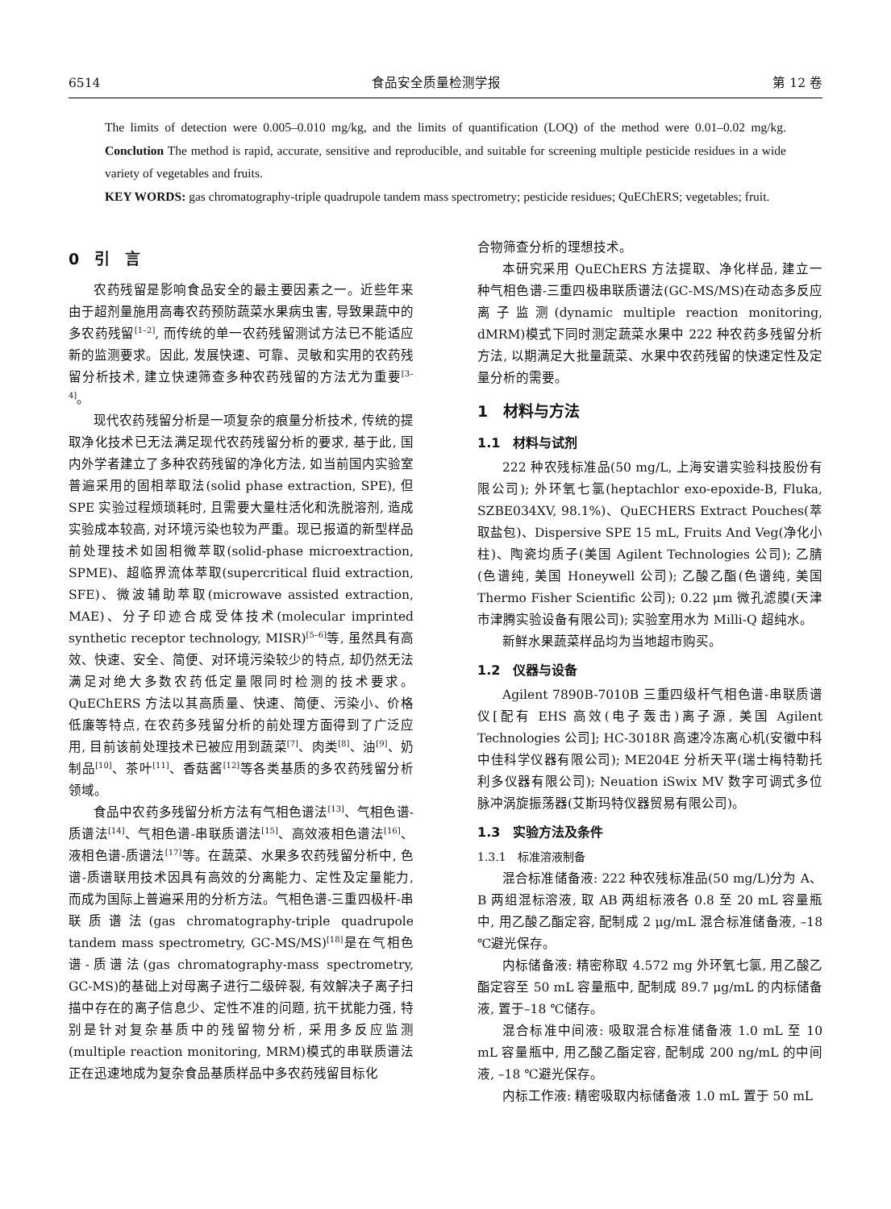6514 食品安全质量检测学报 第 12 卷
The limits of detection were 0.005–0.010 mg/kg, and the limits of quantification (LOQ) of the method were 0.01–0.02 mg/kg. Conclution The method is rapid, accurate, sensitive and reproducible, and suitable for screening multiple pesticide residues in a wide variety of vegetables and fruits.
KEY WORDS: gas chromatography-triple quadrupole tandem mass spectrometry; pesticide residues; QuEChERS; vegetables; fruit.
0　引　言
农药残留是影响食品安全的最主要因素之一。近些年来由于超剂量施用高毒农药预防蔬菜水果病虫害, 导致果蔬中的多农药残留<sup>[1–2]</sup>, 而传统的单一农药残留测试方法已不能适应新的监测要求。因此, 发展快速、可靠、灵敏和实用的农药残留分析技术, 建立快速筛查多种农药残留的方法尤为重要<sup>[3–4]</sup>。
现代农药残留分析是一项复杂的痕量分析技术, 传统的提取净化技术已无法满足现代农药残留分析的要求, 基于此, 国内外学者建立了多种农药残留的净化方法, 如当前国内实验室普遍采用的固相萃取法(solid phase extraction, SPE), 但 SPE 实验过程烦琐耗时, 且需要大量柱活化和洗脱溶剂, 造成实验成本较高, 对环境污染也较为严重。现已报道的新型样品前处理技术如固相微萃取(solid-phase microextraction, SPME)、超临界流体萃取(supercritical fluid extraction, SFE)、微波辅助萃取(microwave assisted extraction, MAE)、分子印迹合成受体技术(molecular imprinted synthetic receptor technology, MISR)<sup>[5–6]</sup>等, 虽然具有高效、快速、安全、简便、对环境污染较少的特点, 却仍然无法满足对绝大多数农药低定量限同时检测的技术要求。QuEChERS 方法以其高质量、快速、简便、污染小、价格低廉等特点, 在农药多残留分析的前处理方面得到了广泛应用, 目前该前处理技术已被应用到蔬菜<sup>[7]</sup>、肉类<sup>[8]</sup>、油<sup>[9]</sup>、奶制品<sup>[10]</sup>、茶叶<sup>[11]</sup>、香菇酱<sup>[12]</sup>等各类基质的多农药残留分析领域。
食品中农药多残留分析方法有气相色谱法<sup>[13]</sup>、气相色谱-质谱法<sup>[14]</sup>、气相色谱-串联质谱法<sup>[15]</sup>、高效液相色谱法<sup>[16]</sup>、液相色谱-质谱法<sup>[17]</sup>等。在蔬菜、水果多农药残留分析中, 色谱-质谱联用技术因具有高效的分离能力、定性及定量能力, 而成为国际上普遍采用的分析方法。气相色谱-三重四极杆-串联质谱法(gas chromatography-triple quadrupole tandem mass spectrometry, GC-MS/MS)<sup>[18]</sup>是在气相色谱-质谱法(gas chromatography-mass spectrometry, GC-MS)的基础上对母离子进行二级碎裂, 有效解决子离子扫描中存在的离子信息少、定性不准的问题, 抗干扰能力强, 特别是针对复杂基质中的残留物分析, 采用多反应监测(multiple reaction monitoring, MRM)模式的串联质谱法正在迅速地成为复杂食品基质样品中多农药残留目标化
合物筛查分析的理想技术。
本研究采用 QuEChERS 方法提取、净化样品, 建立一种气相色谱-三重四极串联质谱法(GC-MS/MS)在动态多反应离子监测(dynamic multiple reaction monitoring, dMRM)模式下同时测定蔬菜水果中 222 种农药多残留分析方法, 以期满足大批量蔬菜、水果中农药残留的快速定性及定量分析的需要。
1　材料与方法
1.1　材料与试剂
222 种农残标准品(50 mg/L, 上海安谱实验科技股份有限公司); 外环氧七氯(heptachlor exo-epoxide-B, Fluka, SZBE034XV, 98.1%)、QuECHERS Extract Pouches(萃取盐包)、Dispersive SPE 15 mL, Fruits And Veg(净化小柱)、陶瓷均质子(美国 Agilent Technologies 公司); 乙腈(色谱纯, 美国 Honeywell 公司); 乙酸乙酯(色谱纯, 美国 Thermo Fisher Scientific 公司); 0.22 μm 微孔滤膜(天津市津腾实验设备有限公司); 实验室用水为 Milli-Q 超纯水。
新鲜水果蔬菜样品均为当地超市购买。
1.2　仪器与设备
Agilent 7890B-7010B 三重四级杆气相色谱-串联质谱仪[配有 EHS 高效(电子轰击)离子源, 美国 Agilent Technologies 公司]; HC-3018R 高速冷冻离心机(安徽中科中佳科学仪器有限公司); ME204E 分析天平(瑞士梅特勒托利多仪器有限公司); Neuation iSwix MV 数字可调式多位脉冲涡旋振荡器(艾斯玛特仪器贸易有限公司)。
1.3　实验方法及条件
1.3.1　标准溶液制备
混合标准储备液: 222 种农残标准品(50 mg/L)分为 A、B 两组混标溶液, 取 AB 两组标液各 0.8 至 20 mL 容量瓶中, 用乙酸乙酯定容, 配制成 2 μg/mL 混合标准储备液, –18 ℃避光保存。
内标储备液: 精密称取 4.572 mg 外环氧七氯, 用乙酸乙酯定容至 50 mL 容量瓶中, 配制成 89.7 μg/mL 的内标储备液, 置于–18 ℃储存。
混合标准中间液: 吸取混合标准储备液 1.0 mL 至 10 mL 容量瓶中, 用乙酸乙酯定容, 配制成 200 ng/mL 的中间液, –18 ℃避光保存。
内标工作液: 精密吸取内标储备液 1.0 mL 置于 50 mL